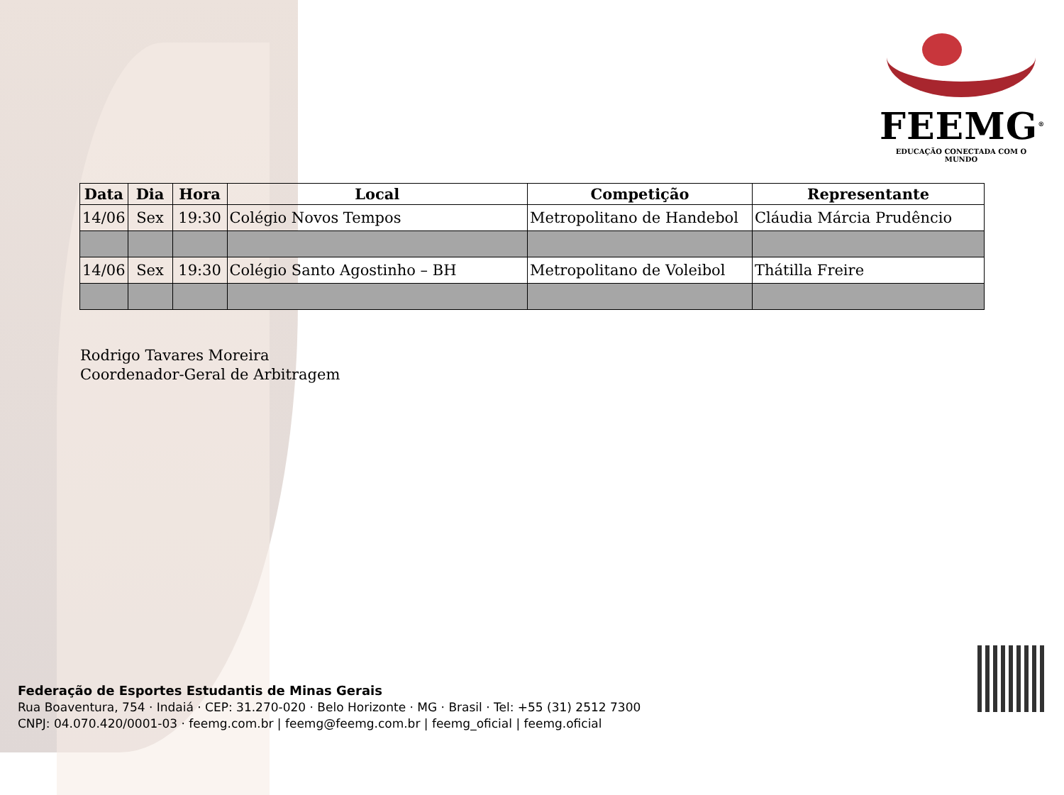FEEMG<sup>®</sup>
EDUCAÇÃO CONECTADA COM O MUNDO
| Data | Dia | Hora | Local | Competição | Representante |
| --- | --- | --- | --- | --- | --- |
| 14/06 | Sex | 19:30 | Colégio Novos Tempos | Metropolitano de Handebol | Cláudia Márcia Prudêncio |
| 14/06 | Sex | 19:30 | Colégio Santo Agostinho – BH | Metropolitano de Voleibol | Thátilla Freire |
Rodrigo Tavares Moreira
Coordenador-Geral de Arbitragem
Federação de Esportes Estudantis de Minas Gerais
Rua Boaventura, 754 · Indaiá · CEP: 31.270-020 · Belo Horizonte · MG · Brasil · Tel: +55 (31) 2512 7300
CNPJ: 04.070.420/0001-03 · feemg.com.br | feemg@feemg.com.br | feemg_oficial | feemg.oficial